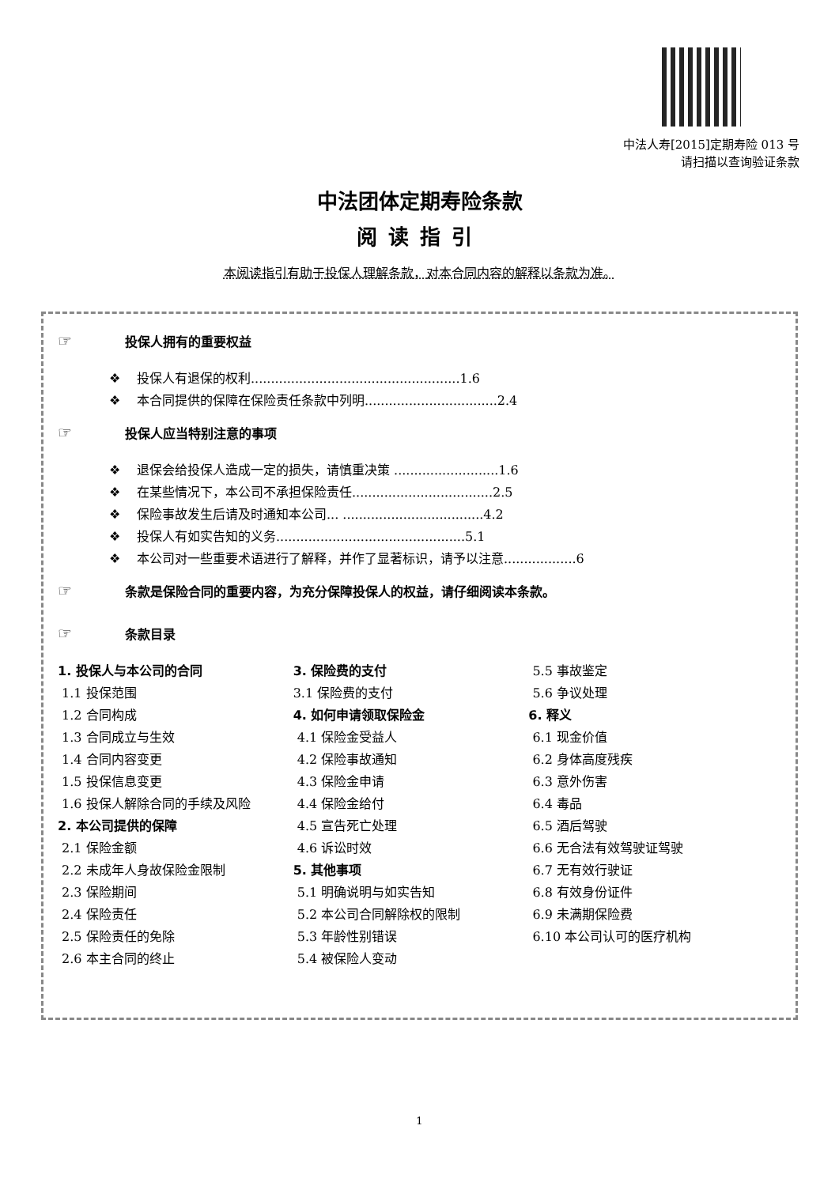中法人寿[2015]定期寿险 013 号
请扫描以查询验证条款
中法团体定期寿险条款
阅读指引
本阅读指引有助于投保人理解条款，对本合同内容的解释以条款为准。
☞ 投保人拥有的重要权益
❖ 投保人有退保的权利....................................................1.6
❖ 本合同提供的保障在保险责任条款中列明.................................2.4
☞ 投保人应当特别注意的事项
❖ 退保会给投保人造成一定的损失，请慎重决策 ..........................1.6
❖ 在某些情况下，本公司不承担保险责任...................................2.5
❖ 保险事故发生后请及时通知本公司... ...................................4.2
❖ 投保人有如实告知的义务...............................................5.1
❖ 本公司对一些重要术语进行了解释，并作了显著标识，请予以注意..................6
☞ 条款是保险合同的重要内容，为充分保障投保人的权益，请仔细阅读本条款。
☞ 条款目录
1. 投保人与本公司的合同
1.1 投保范围
1.2 合同构成
1.3 合同成立与生效
1.4 合同内容变更
1.5 投保信息变更
1.6 投保人解除合同的手续及风险
2. 本公司提供的保障
2.1 保险金额
2.2 未成年人身故保险金限制
2.3 保险期间
2.4 保险责任
2.5 保险责任的免除
2.6 本主合同的终止
3. 保险费的支付
3.1 保险费的支付
4. 如何申请领取保险金
4.1 保险金受益人
4.2 保险事故通知
4.3 保险金申请
4.4 保险金给付
4.5 宣告死亡处理
4.6 诉讼时效
5. 其他事项
5.1 明确说明与如实告知
5.2 本公司合同解除权的限制
5.3 年龄性别错误
5.4 被保险人变动
5.5 事故鉴定
5.6 争议处理
6. 释义
6.1 现金价值
6.2 身体高度残疾
6.3 意外伤害
6.4 毒品
6.5 酒后驾驶
6.6 无合法有效驾驶证驾驶
6.7 无有效行驶证
6.8 有效身份证件
6.9 未满期保险费
6.10 本公司认可的医疗机构
1